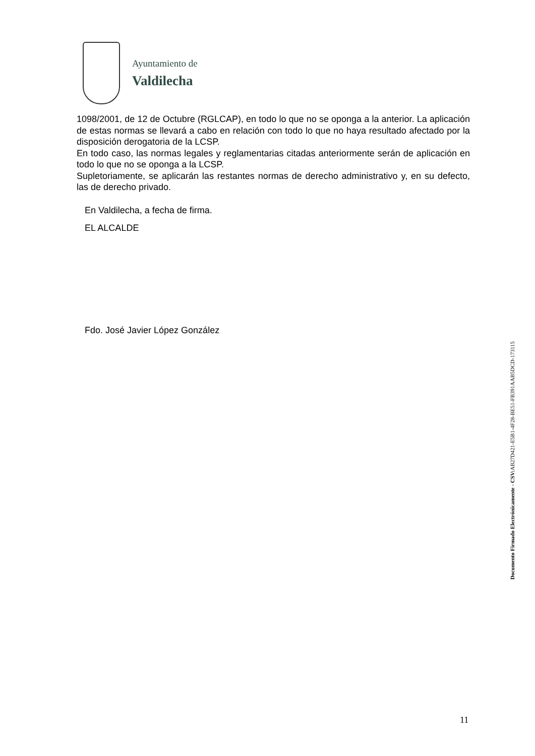Ayuntamiento de
Valdilecha
1098/2001, de 12 de Octubre (RGLCAP), en todo lo que no se oponga a la anterior. La aplicación de estas normas se llevará a cabo en relación con todo lo que no haya resultado afectado por la disposición derogatoria de la LCSP.
En todo caso, las normas legales y reglamentarias citadas anteriormente serán de aplicación en todo lo que no se oponga a la LCSP.
Supletoriamente, se aplicarán las restantes normas de derecho administrativo y, en su defecto, las de derecho privado.
En Valdilecha, a fecha de firma.
EL ALCALDE
Fdo. José Javier López González
Documento Firmado Electrónicamente - CSV: AB27D421-E5B1-4F28-BE51-FB391AAB5DCD-173115
11